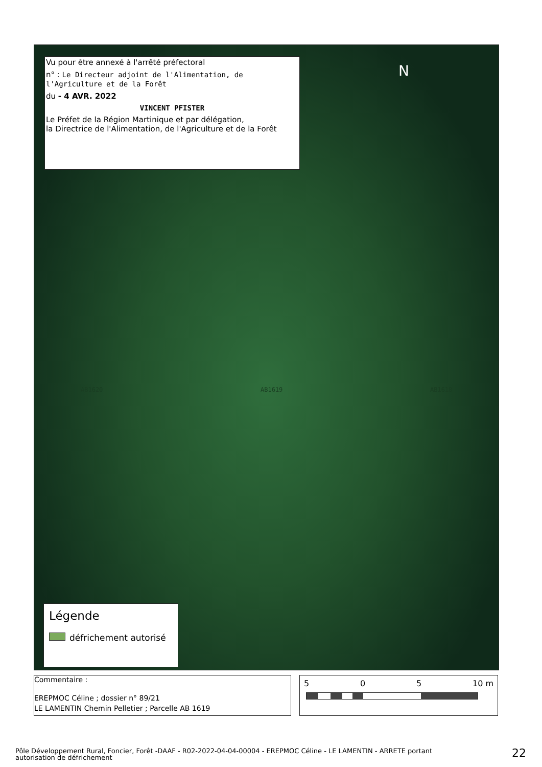Vu pour être annexé à l'arrêté préfectoral
n° : Le Directeur adjoint de l'Alimentation, de l'Agriculture et de la Forêt
du - 4 AVR. 2022
VINCENT PFISTER
Le Préfet de la Région Martinique et par délégation,
la Directrice de l'Alimentation, de l'Agriculture et de la Forêt
N
AB1620 AB1619 AB1618
Légende
défrichement autorisé
Commentaire :
EREPMOC Céline ; dossier n° 89/21
LE LAMENTIN Chemin Pelletier ; Parcelle AB 1619
5 0 5 10 m
Pôle Développement Rural, Foncier, Forêt -DAAF - R02-2022-04-04-00004 - EREPMOC Céline - LE LAMENTIN - ARRETE portant autorisation de défrichement
22